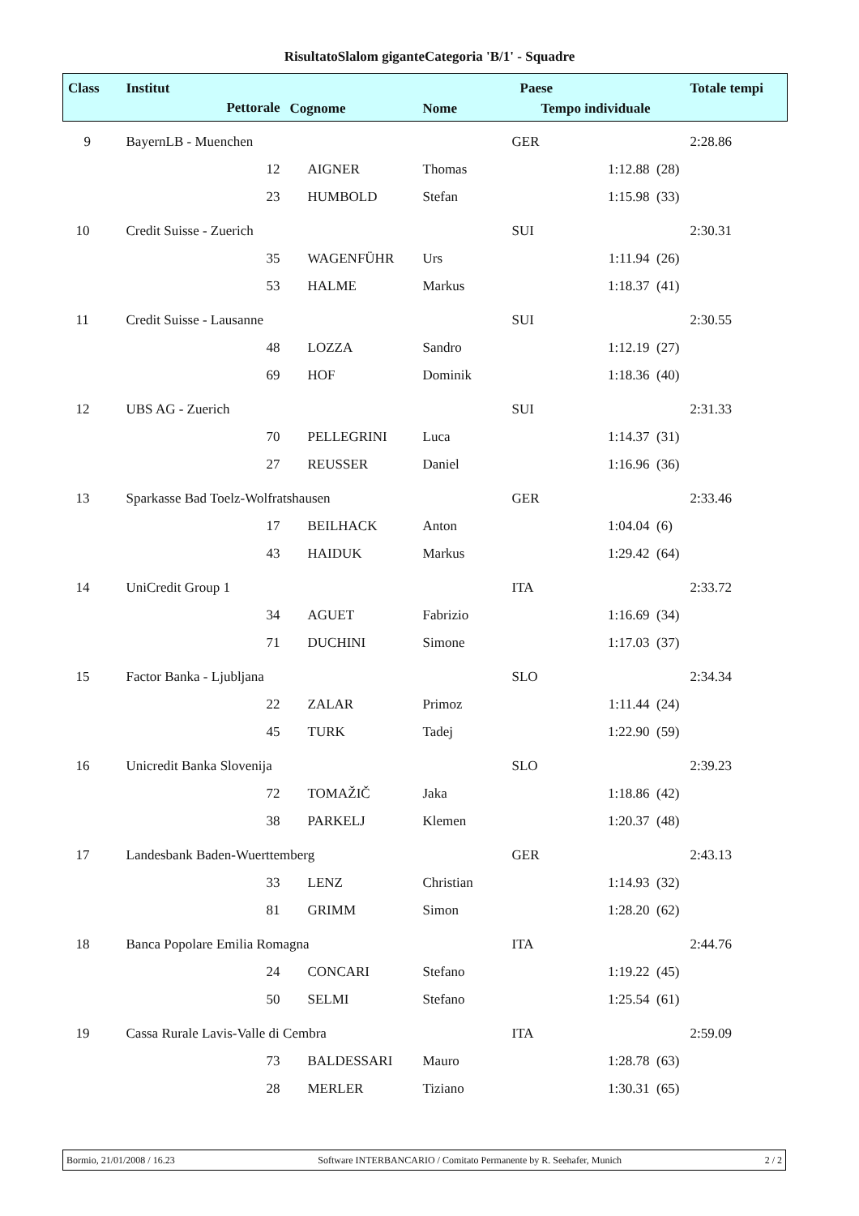RisultatoSlalom giganteCategoria 'B/1' - Squadre
| Class | Institut | | | | Paese | | | Totale tempi |
| --- | --- | --- | --- | --- | --- | --- | --- | --- |
| | Pettorale | | Cognome | Nome | Tempo individuale | | | |
| 9 | BayernLB - Muenchen | | | | GER | | | 2:28.86 |
| | | 12 | AIGNER | Thomas | | 1:12.88 | (28) | |
| | | 23 | HUMBOLD | Stefan | | 1:15.98 | (33) | |
| 10 | Credit Suisse - Zuerich | | | | SUI | | | 2:30.31 |
| | | 35 | WAGENFÜHR | Urs | | 1:11.94 | (26) | |
| | | 53 | HALME | Markus | | 1:18.37 | (41) | |
| 11 | Credit Suisse - Lausanne | | | | SUI | | | 2:30.55 |
| | | 48 | LOZZA | Sandro | | 1:12.19 | (27) | |
| | | 69 | HOF | Dominik | | 1:18.36 | (40) | |
| 12 | UBS AG - Zuerich | | | | SUI | | | 2:31.33 |
| | | 70 | PELLEGRINI | Luca | | 1:14.37 | (31) | |
| | | 27 | REUSSER | Daniel | | 1:16.96 | (36) | |
| 13 | Sparkasse Bad Toelz-Wolfratshausen | | | | GER | | | 2:33.46 |
| | | 17 | BEILHACK | Anton | | 1:04.04 | (6) | |
| | | 43 | HAIDUK | Markus | | 1:29.42 | (64) | |
| 14 | UniCredit Group 1 | | | | ITA | | | 2:33.72 |
| | | 34 | AGUET | Fabrizio | | 1:16.69 | (34) | |
| | | 71 | DUCHINI | Simone | | 1:17.03 | (37) | |
| 15 | Factor Banka - Ljubljana | | | | SLO | | | 2:34.34 |
| | | 22 | ZALAR | Primoz | | 1:11.44 | (24) | |
| | | 45 | TURK | Tadej | | 1:22.90 | (59) | |
| 16 | Unicredit Banka Slovenija | | | | SLO | | | 2:39.23 |
| | | 72 | TOMAŽIČ | Jaka | | 1:18.86 | (42) | |
| | | 38 | PARKELJ | Klemen | | 1:20.37 | (48) | |
| 17 | Landesbank Baden-Wuerttemberg | | | | GER | | | 2:43.13 |
| | | 33 | LENZ | Christian | | 1:14.93 | (32) | |
| | | 81 | GRIMM | Simon | | 1:28.20 | (62) | |
| 18 | Banca Popolare Emilia Romagna | | | | ITA | | | 2:44.76 |
| | | 24 | CONCARI | Stefano | | 1:19.22 | (45) | |
| | | 50 | SELMI | Stefano | | 1:25.54 | (61) | |
| 19 | Cassa Rurale Lavis-Valle di Cembra | | | | ITA | | | 2:59.09 |
| | | 73 | BALDESSARI | Mauro | | 1:28.78 | (63) | |
| | | 28 | MERLER | Tiziano | | 1:30.31 | (65) | |
Bormio, 21/01/2008 / 16.23 Software INTERBANCARIO / Comitato Permanente by R. Seehafer, Munich 2 / 2